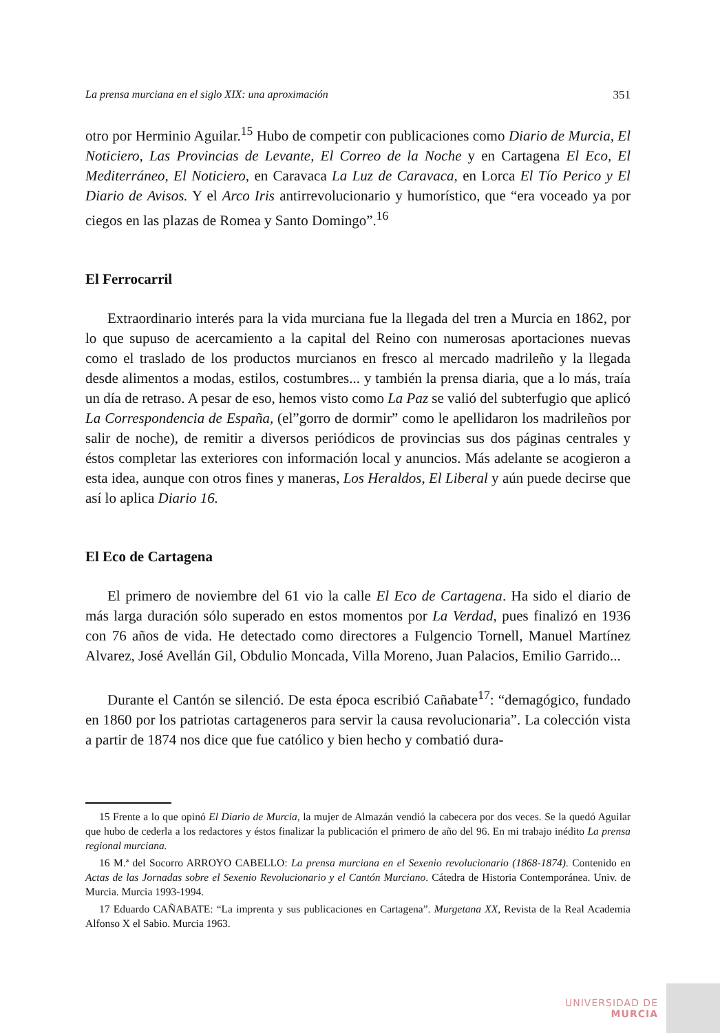La prensa murciana en el siglo XIX: una aproximación 351
otro por Herminio Aguilar.<sup>15</sup> Hubo de competir con publicaciones como Diario de Murcia, El Noticiero, Las Provincias de Levante, El Correo de la Noche y en Cartagena El Eco, El Mediterráneo, El Noticiero, en Caravaca La Luz de Caravaca, en Lorca El Tío Perico y El Diario de Avisos. Y el Arco Iris antirrevolucionario y humorístico, que “era voceado ya por ciegos en las plazas de Romea y Santo Domingo”.<sup>16</sup>
El Ferrocarril
Extraordinario interés para la vida murciana fue la llegada del tren a Murcia en 1862, por lo que supuso de acercamiento a la capital del Reino con numerosas aportaciones nuevas como el traslado de los productos murcianos en fresco al mercado madrileño y la llegada desde alimentos a modas, estilos, costumbres... y también la prensa diaria, que a lo más, traía un día de retraso. A pesar de eso, hemos visto como La Paz se valió del subterfugio que aplicó La Correspondencia de España, (el”gorro de dormir” como le apellidaron los madrileños por salir de noche), de remitir a diversos periódicos de provincias sus dos páginas centrales y éstos completar las exteriores con información local y anuncios. Más adelante se acogieron a esta idea, aunque con otros fines y maneras, Los Heraldos, El Liberal y aún puede decirse que así lo aplica Diario 16.
El Eco de Cartagena
El primero de noviembre del 61 vio la calle El Eco de Cartagena. Ha sido el diario de más larga duración sólo superado en estos momentos por La Verdad, pues finalizó en 1936 con 76 años de vida. He detectado como directores a Fulgencio Tornell, Manuel Martínez Alvarez, José Avellán Gil, Obdulio Moncada, Villa Moreno, Juan Palacios, Emilio Garrido...
Durante el Cantón se silenció. De esta época escribió Cañabate<sup>17</sup>: “demagógico, fundado en 1860 por los patriotas cartageneros para servir la causa revolucionaria”. La colección vista a partir de 1874 nos dice que fue católico y bien hecho y combatió dura-
15 Frente a lo que opinó El Diario de Murcia, la mujer de Almazán vendió la cabecera por dos veces. Se la quedó Aguilar que hubo de cederla a los redactores y éstos finalizar la publicación el primero de año del 96. En mi trabajo inédito La prensa regional murciana.
16 M.ª del Socorro ARROYO CABELLO: La prensa murciana en el Sexenio revolucionario (1868-1874). Contenido en Actas de las Jornadas sobre el Sexenio Revolucionario y el Cantón Murciano. Cátedra de Historia Contemporánea. Univ. de Murcia. Murcia 1993-1994.
17 Eduardo CAÑABATE: “La imprenta y sus publicaciones en Cartagena”. Murgetana XX, Revista de la Real Academia Alfonso X el Sabio. Murcia 1963.
UNIVERSIDAD DE
MURCIA